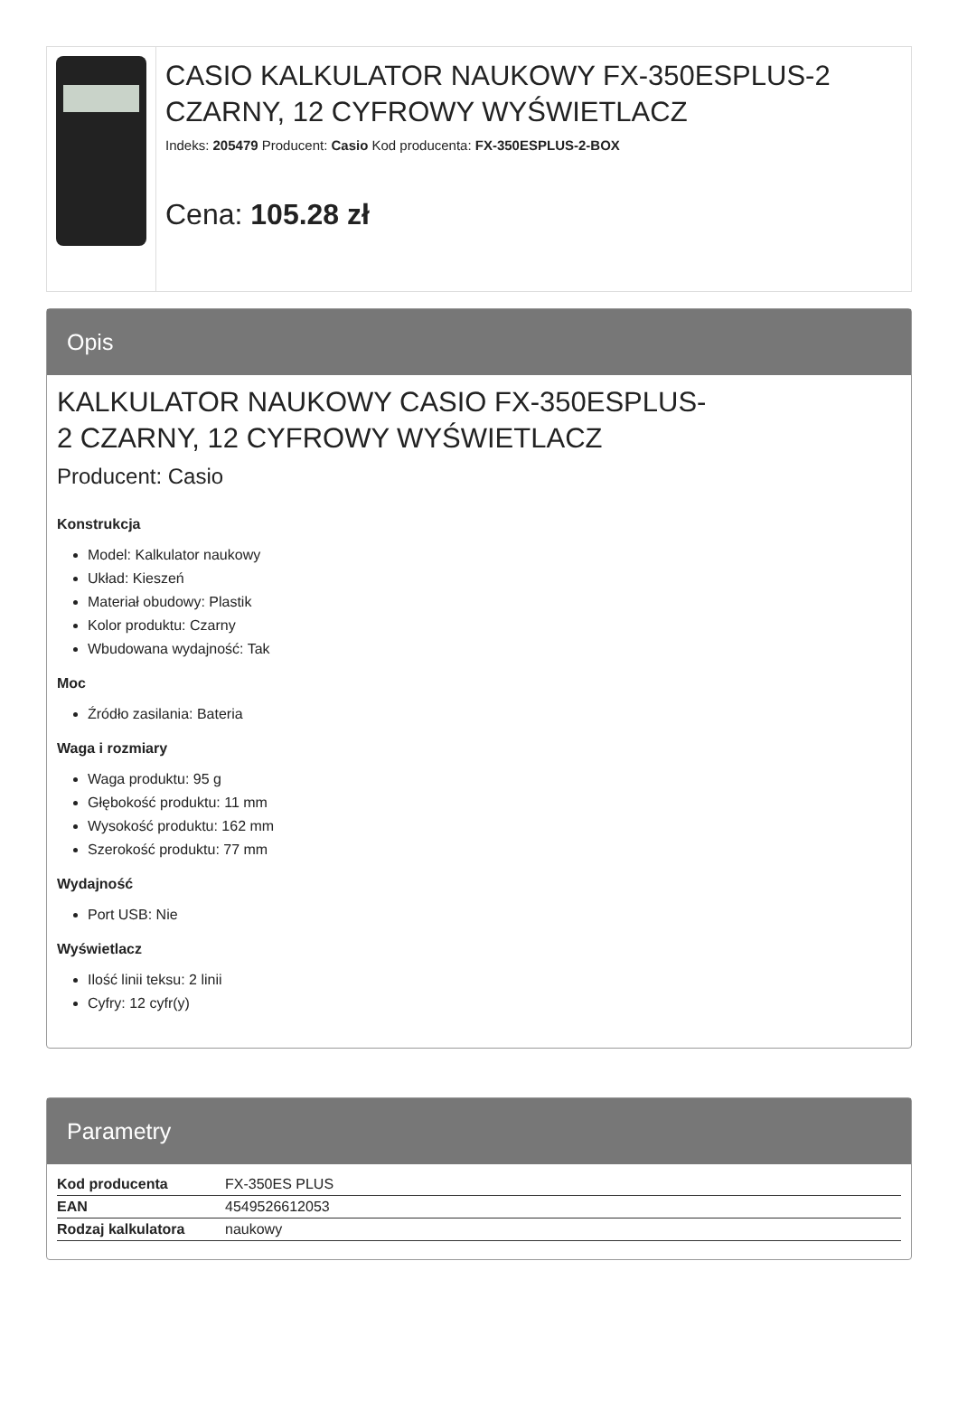CASIO KALKULATOR NAUKOWY FX-350ESPLUS-2 CZARNY, 12 CYFROWY WYŚWIETLACZ
Indeks: 205479 Producent: Casio Kod producenta: FX-350ESPLUS-2-BOX
Cena: 105.28 zł
Opis
KALKULATOR NAUKOWY CASIO FX-350ESPLUS-
2 CZARNY, 12 CYFROWY WYŚWIETLACZ
Producent: Casio
Konstrukcja
Model: Kalkulator naukowy
Układ: Kieszeń
Materiał obudowy: Plastik
Kolor produktu: Czarny
Wbudowana wydajność: Tak
Moc
Źródło zasilania: Bateria
Waga i rozmiary
Waga produktu: 95 g
Głębokość produktu: 11 mm
Wysokość produktu: 162 mm
Szerokość produktu: 77 mm
Wydajność
Port USB: Nie
Wyświetlacz
Ilość linii teksu: 2 linii
Cyfry: 12 cyfr(y)
Parametry
| Kod producenta | FX-350ES PLUS |
| EAN | 4549526612053 |
| Rodzaj kalkulatora | naukowy |